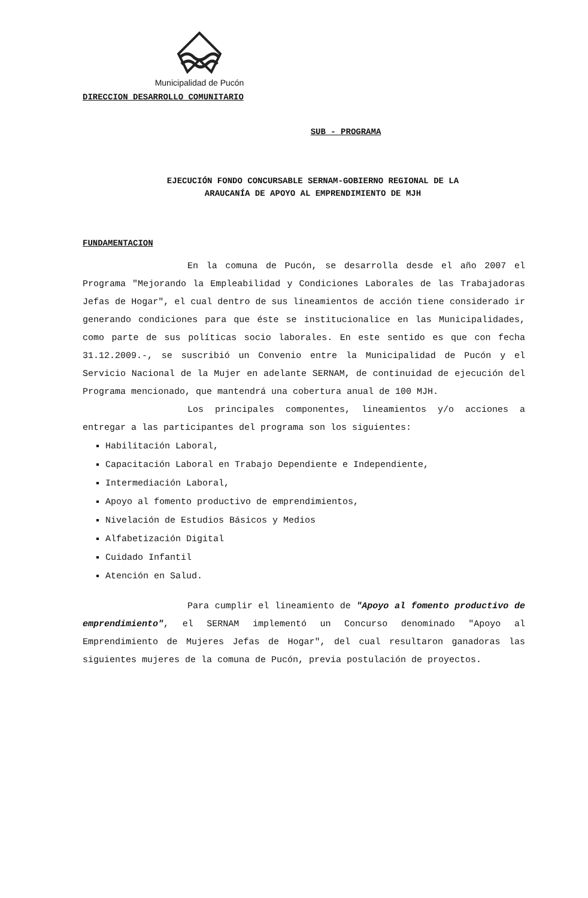Municipalidad de Pucón
DIRECCION DESARROLLO COMUNITARIO
SUB - PROGRAMA
EJECUCIÓN FONDO CONCURSABLE SERNAM-GOBIERNO REGIONAL DE LA
ARAUCANÍA DE APOYO AL EMPRENDIMIENTO DE MJH
FUNDAMENTACION
En la comuna de Pucón, se desarrolla desde el año 2007 el Programa "Mejorando la Empleabilidad y Condiciones Laborales de las Trabajadoras Jefas de Hogar", el cual dentro de sus lineamientos de acción tiene considerado ir generando condiciones para que éste se institucionalice en las Municipalidades, como parte de sus políticas socio laborales. En este sentido es que con fecha 31.12.2009.-, se suscribió un Convenio entre la Municipalidad de Pucón y el Servicio Nacional de la Mujer en adelante SERNAM, de continuidad de ejecución del Programa mencionado, que mantendrá una cobertura anual de 100 MJH.
Los principales componentes, lineamientos y/o acciones a entregar a las participantes del programa son los siguientes:
Habilitación Laboral,
Capacitación Laboral en Trabajo Dependiente e Independiente,
Intermediación Laboral,
Apoyo al fomento productivo de emprendimientos,
Nivelación de Estudios Básicos y Medios
Alfabetización Digital
Cuidado Infantil
Atención en Salud.
Para cumplir el lineamiento de "Apoyo al fomento productivo de emprendimiento", el SERNAM implementó un Concurso denominado "Apoyo al Emprendimiento de Mujeres Jefas de Hogar", del cual resultaron ganadoras las siguientes mujeres de la comuna de Pucón, previa postulación de proyectos.